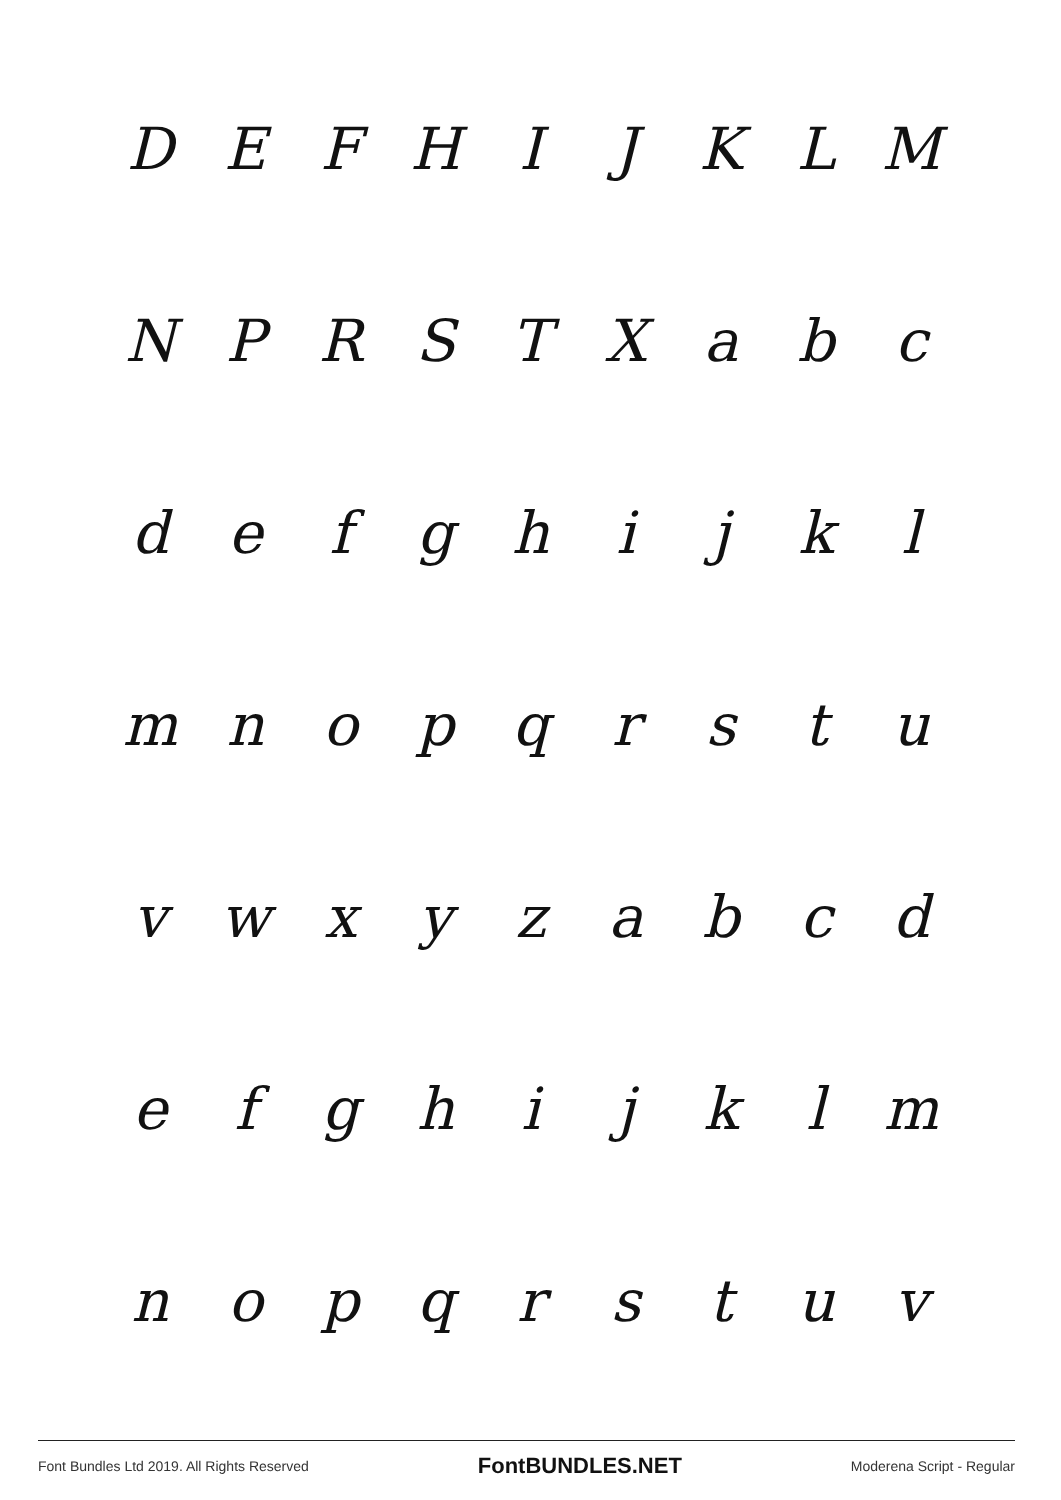DEFHIJKLM
NPRSTXabc
defghijkl
mnopqrstu
vwxyzabcd
efghijklm
nopqrstuv
Font Bundles Ltd 2019. All Rights Reserved FontBUNDLES.NET Moderena Script - Regular